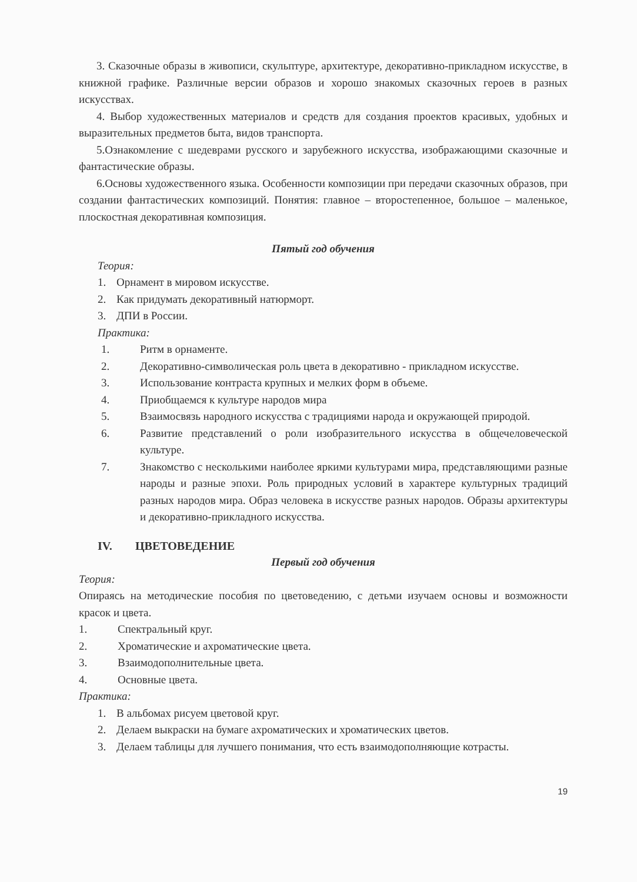3. Сказочные образы в живописи, скульптуре, архитектуре, декоративно-прикладном искусстве, в книжной графике. Различные версии образов и хорошо знакомых сказочных героев в разных искусствах.
4. Выбор художественных материалов и средств для создания проектов красивых, удобных и выразительных предметов быта, видов транспорта.
5.Ознакомление с шедеврами русского и зарубежного искусства, изображающими сказочные и фантастические образы.
6.Основы художественного языка. Особенности композиции при передачи сказочных образов, при создании фантастических композиций. Понятия: главное – второстепенное, большое – маленькое, плоскостная декоративная композиция.
Пятый год обучения
Теория:
1. Орнамент в мировом искусстве.
2. Как придумать декоративный натюрморт.
3. ДПИ в России.
Практика:
1. Ритм в орнаменте.
2. Декоративно-символическая роль цвета в декоративно - прикладном искусстве.
3. Использование контраста крупных и мелких форм в объеме.
4. Приобщаемся к культуре народов мира
5. Взаимосвязь народного искусства с традициями народа и окружающей природой.
6. Развитие представлений о роли изобразительного искусства в общечеловеческой культуре.
7. Знакомство с несколькими наиболее яркими культурами мира, представляющими разные народы и разные эпохи. Роль природных условий в характере культурных традиций разных народов мира. Образ человека в искусстве разных народов. Образы архитектуры и декоративно-прикладного искусства.
IV. ЦВЕТОВЕДЕНИЕ
Первый год обучения
Теория:
Опираясь на методические пособия по цветоведению, с детьми изучаем основы и возможности красок и цвета.
1. Спектральный круг.
2. Хроматические и ахроматические цвета.
3. Взаимодополнительные цвета.
4. Основные цвета.
Практика:
1. В альбомах рисуем цветовой круг.
2. Делаем выкраски на бумаге ахроматических и хроматических цветов.
3. Делаем таблицы для лучшего понимания, что есть взаимодополняющие котрасты.
19